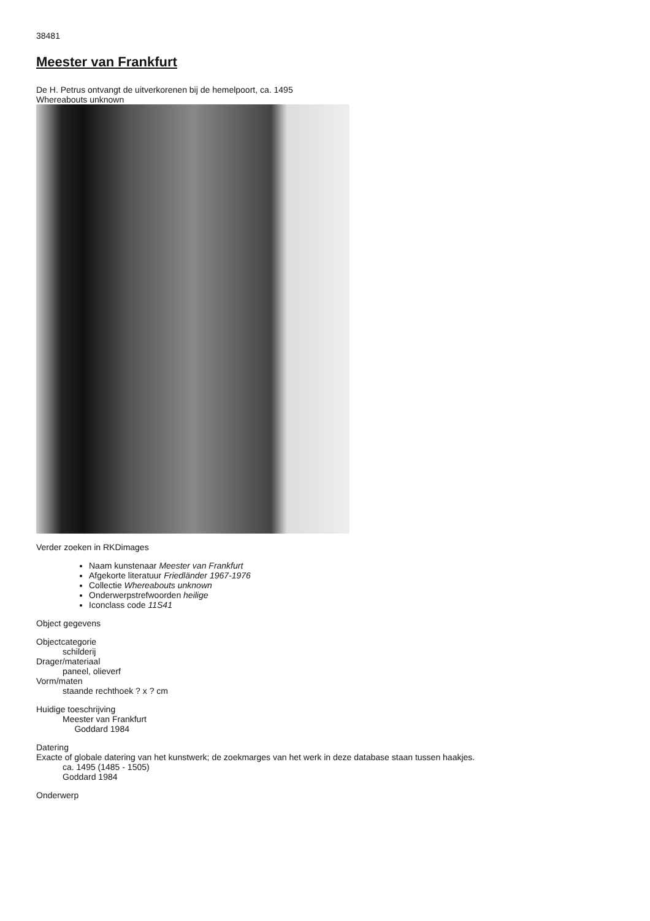38481
Meester van Frankfurt
De H. Petrus ontvangt de uitverkorenen bij de hemelpoort, ca. 1495
Whereabouts unknown
Verder zoeken in RKDimages
Naam kunstenaar Meester van Frankfurt
Afgekorte literatuur Friedländer 1967-1976
Collectie Whereabouts unknown
Onderwerpstrefwoorden heilige
Iconclass code 11S41
Object gegevens
Objectcategorie
schilderij
Drager/materiaal
paneel, olieverf
Vorm/maten
staande rechthoek ? x ? cm
Huidige toeschrijving
Meester van Frankfurt
Goddard 1984
Datering
Exacte of globale datering van het kunstwerk; de zoekmarges van het werk in deze database staan tussen haakjes.
ca. 1495 (1485 - 1505)
Goddard 1984
Onderwerp